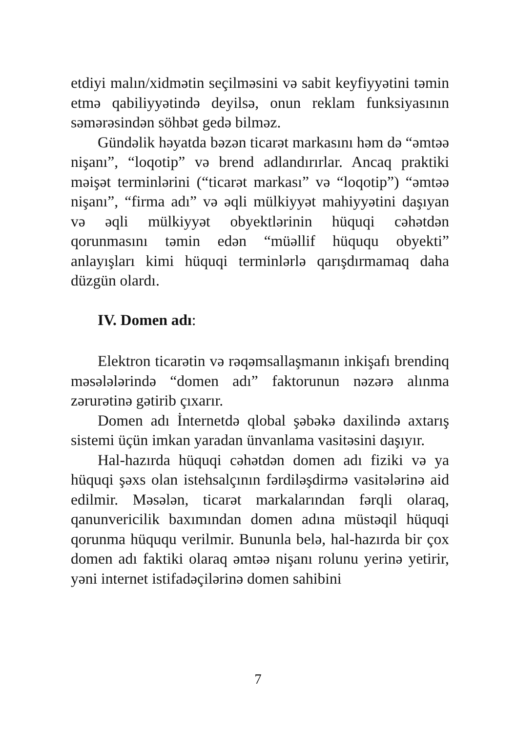etdiyi malın/xidmətin seçilməsini və sabit keyfiyyətini təmin etmə qabiliyyətində deyilsə, onun reklam funksiyasının səmərəsindən söhbət gedə bilməz.
Gündəlik həyatda bəzən ticarət markasını həm də “əmtəə nişanı”, “loqotip” və brend adlandırırlar. Ancaq praktiki məişət terminlərini (“ticarət markası” və “loqotip”) “əmtəə nişanı”, “firma adı” və əqli mülkiyyət mahiyyətini daşıyan və əqli mülkiyyət obyektlərinin hüquqi cəhətdən qorunmasını təmin edən “müəllif hüququ obyekti” anlayışları kimi hüquqi terminlərlə qarışdırmamaq daha düzgün olardı.
IV. Domen adı:
Elektron ticarətin və rəqəmsallaşmanın inkişafı brendinq məsələlərində “domen adı” faktorunun nəzərə alınma zərurətinə gətirib çıxarır.
Domen adı İnternetdə qlobal şəbəkə daxilində axtarış sistemi üçün imkan yaradan ünvanlama vasitəsini daşıyır.
Hal-hazırda hüquqi cəhətdən domen adı fiziki və ya hüquqi şəxs olan istehsalçının fərdiləşdirmə vasitələrinə aid edilmir. Məsələn, ticarət markalarından fərqli olaraq, qanunvericilik baxımından domen adına müstəqil hüquqi qorunma hüququ verilmir. Bununla belə, hal-hazırda bir çox domen adı faktiki olaraq əmtəə nişanı rolunu yerinə yetirir, yəni internet istifadəçilərinə domen sahibini
7